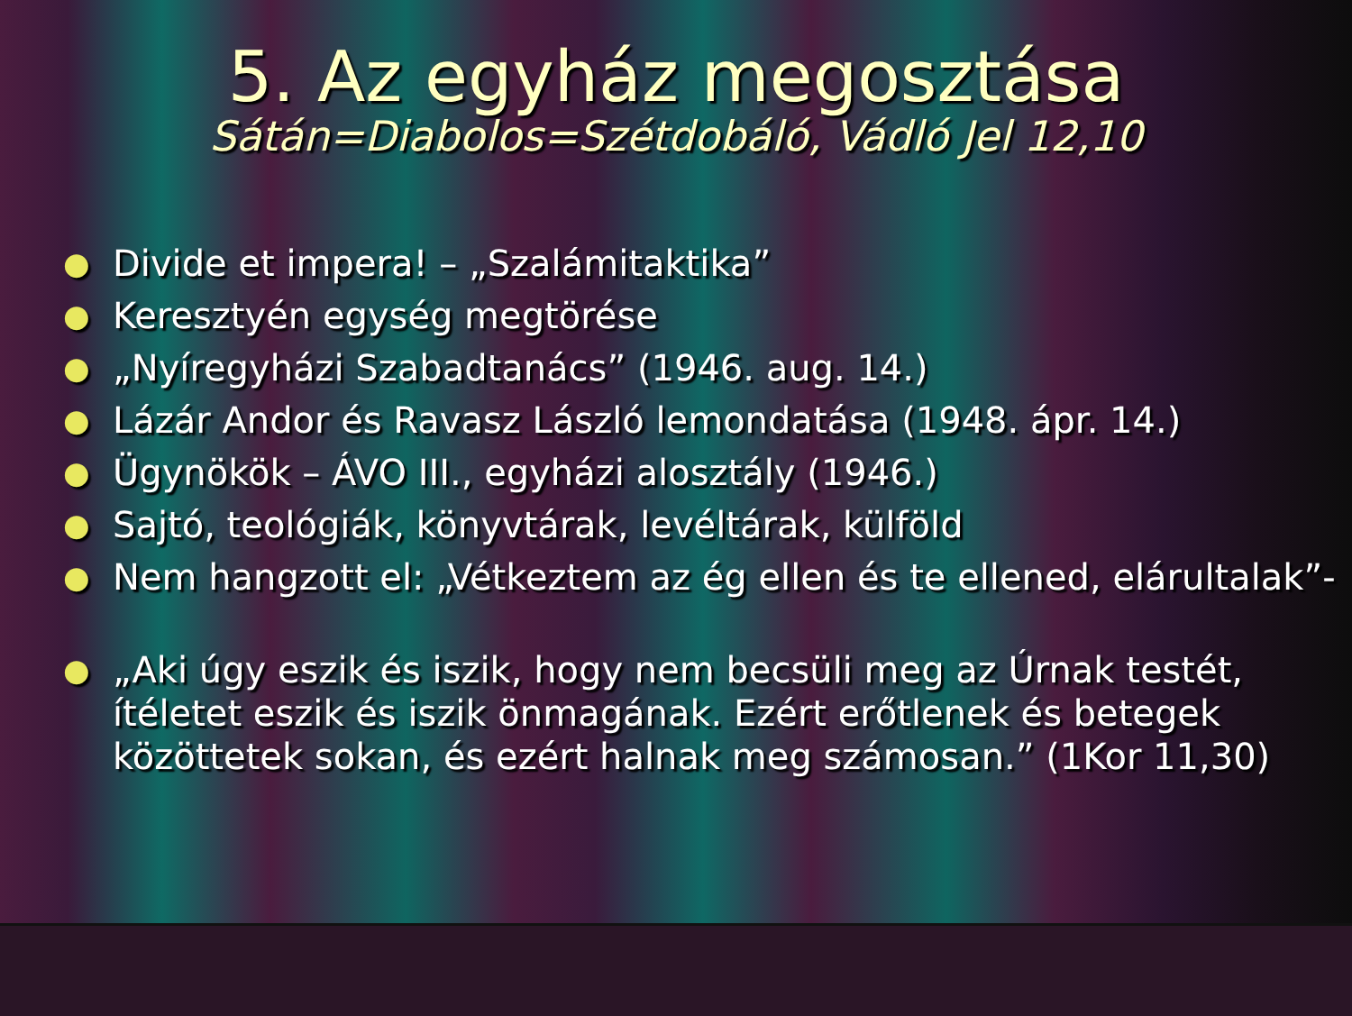5. Az egyház megosztása
Sátán=Diabolos=Szétdobáló, Vádló Jel 12,10
● Divide et impera! – „Szalámitaktika”
● Keresztyén egység megtörése
● „Nyíregyházi Szabadtanács” (1946. aug. 14.)
● Lázár Andor és Ravasz László lemondatása (1948. ápr. 14.)
● Ügynökök – ÁVO III., egyházi alosztály (1946.)
● Sajtó, teológiák, könyvtárak, levéltárak, külföld
● Nem hangzott el: „Vétkeztem az ég ellen és te ellened, elárultalak”-
● „Aki úgy eszik és iszik, hogy nem becsüli meg az Úrnak testét, ítéletet eszik és iszik önmagának. Ezért erőtlenek és betegek közöttetek sokan, és ezért halnak meg számosan.” (1Kor 11,30)